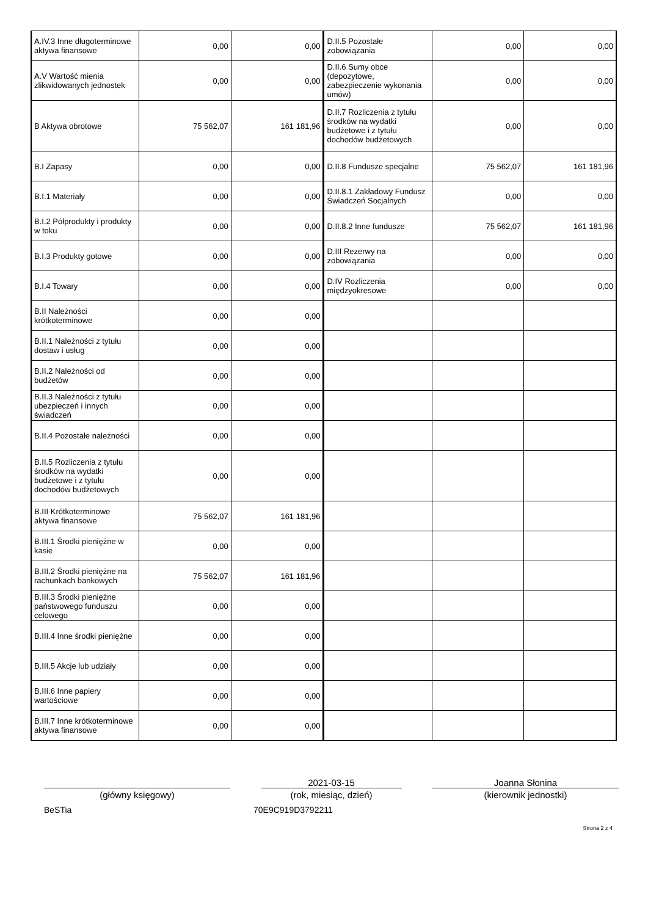| A.IV.3 Inne długoterminowe aktywa finansowe | 0,00 | 0,00 | D.II.5 Pozostałe zobowiązania | 0,00 | 0,00 |
| A.V Wartość mienia zlikwidowanych jednostek | 0,00 | 0,00 | D.II.6 Sumy obce (depozytowe, zabezpieczenie wykonania umów) | 0,00 | 0,00 |
| B Aktywa obrotowe | 75 562,07 | 161 181,96 | D.II.7 Rozliczenia z tytułu środków na wydatki budżetowe i z tytułu dochodów budżetowych | 0,00 | 0,00 |
| B.I Zapasy | 0,00 | 0,00 | D.II.8 Fundusze specjalne | 75 562,07 | 161 181,96 |
| B.I.1 Materiały | 0,00 | 0,00 | D.II.8.1 Zakładowy Fundusz Świadczeń Socjalnych | 0,00 | 0,00 |
| B.I.2 Półprodukty i produkty w toku | 0,00 | 0,00 | D.II.8.2 Inne fundusze | 75 562,07 | 161 181,96 |
| B.I.3 Produkty gotowe | 0,00 | 0,00 | D.III Rezerwy na zobowiązania | 0,00 | 0,00 |
| B.I.4 Towary | 0,00 | 0,00 | D.IV Rozliczenia międzyokresowe | 0,00 | 0,00 |
| B.II Należności krótkoterminowe | 0,00 | 0,00 | | | |
| B.II.1 Należności z tytułu dostaw i usług | 0,00 | 0,00 | | | |
| B.II.2 Należności od budżetów | 0,00 | 0,00 | | | |
| B.II.3 Należności z tytułu ubezpieczeń i innych świadczeń | 0,00 | 0,00 | | | |
| B.II.4 Pozostałe należności | 0,00 | 0,00 | | | |
| B.II.5 Rozliczenia z tytułu środków na wydatki budżetowe i z tytułu dochodów budżetowych | 0,00 | 0,00 | | | |
| B.III Krótkoterminowe aktywa finansowe | 75 562,07 | 161 181,96 | | | |
| B.III.1 Środki pieniężne w kasie | 0,00 | 0,00 | | | |
| B.III.2 Środki pieniężne na rachunkach bankowych | 75 562,07 | 161 181,96 | | | |
| B.III.3 Środki pieniężne państwowego funduszu celowego | 0,00 | 0,00 | | | |
| B.III.4 Inne środki pieniężne | 0,00 | 0,00 | | | |
| B.III.5 Akcje lub udziały | 0,00 | 0,00 | | | |
| B.III.6 Inne papiery wartościowe | 0,00 | 0,00 | | | |
| B.III.7 Inne krótkoterminowe aktywa finansowe | 0,00 | 0,00 | | | |
(główny księgowy) 2021-03-15
(rok, miesiąc, dzień)
Joanna Słonina
(kierownik jednostki)
BeSTia 70E9C919D3792211
Strona 2 z 4